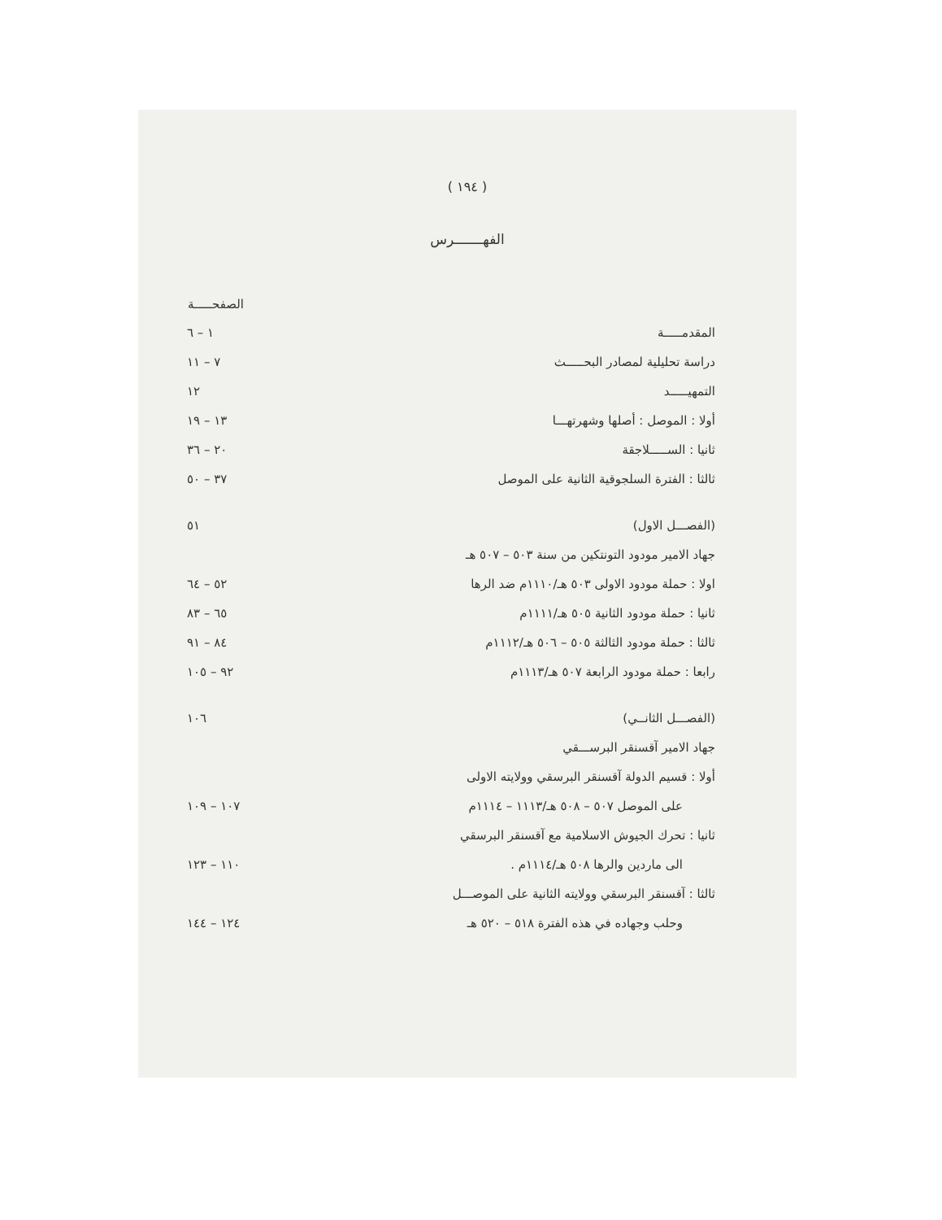( ١٩٤ )
الفهـــــــرس
| | الصفحـــــة |
| --- | --- |
| المقدمـــــة | ١ – ٦ |
| دراسة تحليلية لمصادر البحـــــث | ٧ – ١١ |
| التمهيـــــد | ١٢ |
| أولا : الموصل : أصلها وشهرتهـــا | ١٣ – ١٩ |
| ثانيا : الســـــلاجقة | ٢٠ – ٣٦ |
| ثالثا : الفترة السلجوقية الثانية على الموصل | ٣٧ – ٥٠ |
| (الفصـــل الاول) | ٥١ |
| جهاد الامير مودود التونتكين من سنة ٥٠٣ – ٥٠٧ هـ | |
| اولا : حملة مودود الاولى ٥٠٣ هـ/١١١٠م ضد الرها | ٥٢ – ٦٤ |
| ثانيا : حملة مودود الثانية ٥٠٥ هـ/١١١١م | ٦٥ – ٨٣ |
| ثالثا : حملة مودود الثالثة ٥٠٥ – ٥٠٦ هـ/١١١٢م | ٨٤ – ٩١ |
| رابعا : حملة مودود الرابعة ٥٠٧ هـ/١١١٣م | ٩٢ – ١٠٥ |
| (الفصـــل الثانــي) | ١٠٦ |
| جهاد الامير آقسنقر البرســـقي | |
| أولا : قسيم الدولة آقسنقر البرسقي وولايته الاولى | |
| على الموصل ٥٠٧ – ٥٠٨ هـ/١١١٣ – ١١١٤م | ١٠٧ – ١٠٩ |
| ثانيا : تحرك الجيوش الاسلامية مع آقسنقر البرسقي | |
| الى ماردين والرها ٥٠٨ هـ/١١١٤م . | ١١٠ – ١٢٣ |
| ثالثا : آقسنقر البرسقي وولايته الثانية على الموصـــل | |
| وحلب وجهاده في هذه الفترة ٥١٨ – ٥٢٠ هـ | ١٢٤ – ١٤٤ |